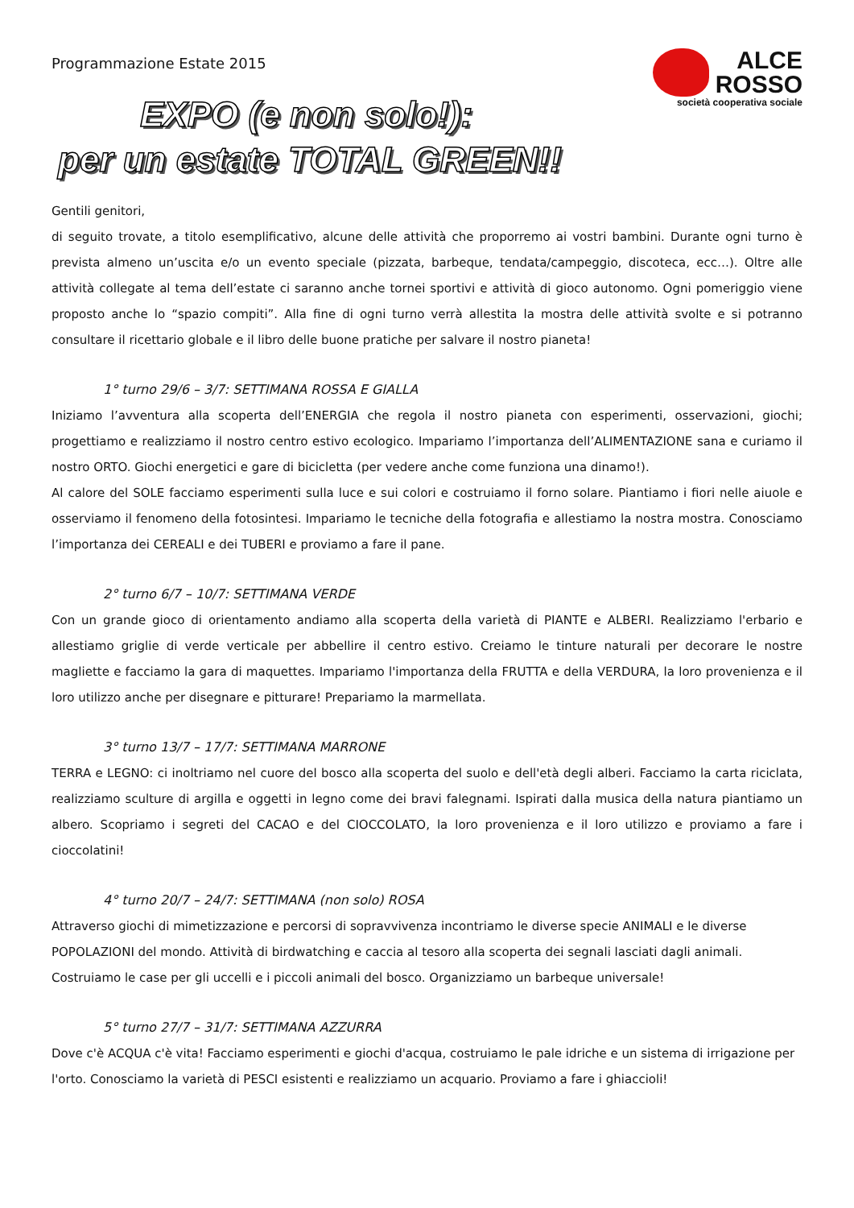Programmazione Estate 2015
ALCE
ROSSO
società cooperativa sociale
EXPO (e non solo!):
per un estate TOTAL GREEN!!
Gentili genitori,
di seguito trovate, a titolo esemplificativo, alcune delle attività che proporremo ai vostri bambini. Durante ogni turno è prevista almeno un’uscita e/o un evento speciale (pizzata, barbeque, tendata/campeggio, discoteca, ecc…). Oltre alle attività collegate al tema dell’estate ci saranno anche tornei sportivi e attività di gioco autonomo. Ogni pomeriggio viene proposto anche lo “spazio compiti”. Alla fine di ogni turno verrà allestita la mostra delle attività svolte e si potranno consultare il ricettario globale e il libro delle buone pratiche per salvare il nostro pianeta!
1° turno 29/6 – 3/7: SETTIMANA ROSSA E GIALLA
Iniziamo l’avventura alla scoperta dell’ENERGIA che regola il nostro pianeta con esperimenti, osservazioni, giochi; progettiamo e realizziamo il nostro centro estivo ecologico. Impariamo l’importanza dell’ALIMENTAZIONE sana e curiamo il nostro ORTO. Giochi energetici e gare di bicicletta (per vedere anche come funziona una dinamo!).
Al calore del SOLE facciamo esperimenti sulla luce e sui colori e costruiamo il forno solare. Piantiamo i fiori nelle aiuole e osserviamo il fenomeno della fotosintesi. Impariamo le tecniche della fotografia e allestiamo la nostra mostra. Conosciamo l’importanza dei CEREALI e dei TUBERI e proviamo a fare il pane.
2° turno 6/7 – 10/7: SETTIMANA VERDE
Con un grande gioco di orientamento andiamo alla scoperta della varietà di PIANTE e ALBERI. Realizziamo l'erbario e allestiamo griglie di verde verticale per abbellire il centro estivo. Creiamo le tinture naturali per decorare le nostre magliette e facciamo la gara di maquettes. Impariamo l'importanza della FRUTTA e della VERDURA, la loro provenienza e il loro utilizzo anche per disegnare e pitturare! Prepariamo la marmellata.
3° turno 13/7 – 17/7: SETTIMANA MARRONE
TERRA e LEGNO: ci inoltriamo nel cuore del bosco alla scoperta del suolo e dell'età degli alberi. Facciamo la carta riciclata, realizziamo sculture di argilla e oggetti in legno come dei bravi falegnami. Ispirati dalla musica della natura piantiamo un albero. Scopriamo i segreti del CACAO e del CIOCCOLATO, la loro provenienza e il loro utilizzo e proviamo a fare i cioccolatini!
4° turno 20/7 – 24/7: SETTIMANA (non solo) ROSA
Attraverso giochi di mimetizzazione e percorsi di sopravvivenza incontriamo le diverse specie ANIMALI e le diverse POPOLAZIONI del mondo. Attività di birdwatching e caccia al tesoro alla scoperta dei segnali lasciati dagli animali. Costruiamo le case per gli uccelli e i piccoli animali del bosco. Organizziamo un barbeque universale!
5° turno 27/7 – 31/7: SETTIMANA AZZURRA
Dove c'è ACQUA c'è vita! Facciamo esperimenti e giochi d'acqua, costruiamo le pale idriche e un sistema di irrigazione per l'orto. Conosciamo la varietà di PESCI esistenti e realizziamo un acquario. Proviamo a fare i ghiaccioli!